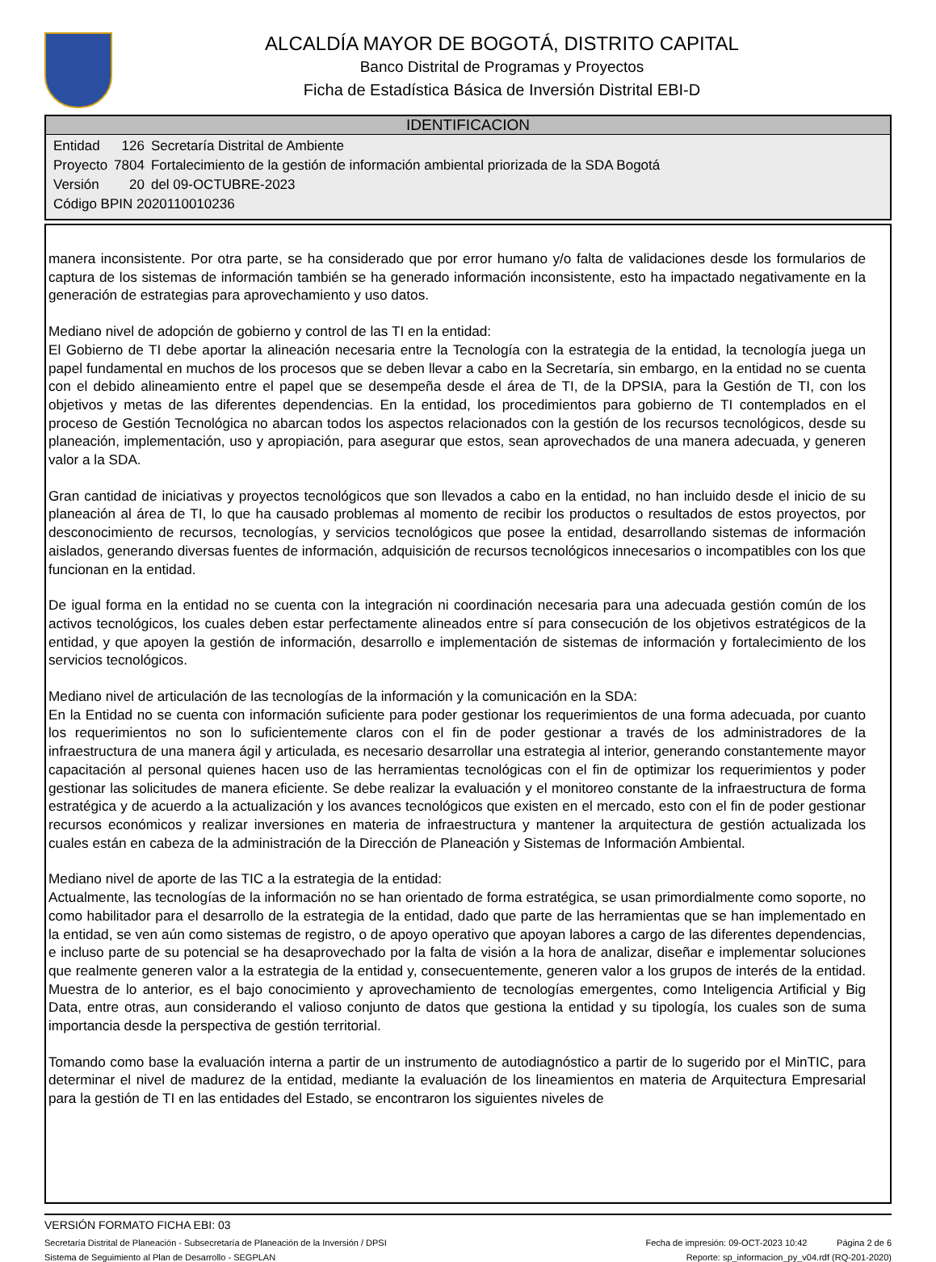ALCALDÍA MAYOR DE BOGOTÁ, DISTRITO CAPITAL
Banco Distrital de Programas y Proyectos
Ficha de Estadística Básica de Inversión Distrital EBI-D
IDENTIFICACION
| Entidad | 126 | Secretaría Distrital de Ambiente |
| Proyecto | 7804 | Fortalecimiento de la gestión de información ambiental priorizada de la SDA Bogotá |
| Versión | 20 | del 09-OCTUBRE-2023 |
| Código BPIN 2020110010236 | | |
manera inconsistente. Por otra parte, se ha considerado que por error humano y/o falta de validaciones desde los formularios de captura de los sistemas de información también se ha generado información inconsistente, esto ha impactado negativamente en la generación de estrategias para aprovechamiento y uso datos.
Mediano nivel de adopción de gobierno y control de las TI en la entidad:
El Gobierno de TI debe aportar la alineación necesaria entre la Tecnología con la estrategia de la entidad, la tecnología juega un papel fundamental en muchos de los procesos que se deben llevar a cabo en la Secretaría, sin embargo, en la entidad no se cuenta con el debido alineamiento entre el papel que se desempeña desde el área de TI, de la DPSIA, para la Gestión de TI, con los objetivos y metas de las diferentes dependencias. En la entidad, los procedimientos para gobierno de TI contemplados en el proceso de Gestión Tecnológica no abarcan todos los aspectos relacionados con la gestión de los recursos tecnológicos, desde su planeación, implementación, uso y apropiación, para asegurar que estos, sean aprovechados de una manera adecuada, y generen valor a la SDA.
Gran cantidad de iniciativas y proyectos tecnológicos que son llevados a cabo en la entidad, no han incluido desde el inicio de su planeación al área de TI, lo que ha causado problemas al momento de recibir los productos o resultados de estos proyectos, por desconocimiento de recursos, tecnologías, y servicios tecnológicos que posee la entidad, desarrollando sistemas de información aislados, generando diversas fuentes de información, adquisición de recursos tecnológicos innecesarios o incompatibles con los que funcionan en la entidad.
De igual forma en la entidad no se cuenta con la integración ni coordinación necesaria para una adecuada gestión común de los activos tecnológicos, los cuales deben estar perfectamente alineados entre sí para consecución de los objetivos estratégicos de la entidad, y que apoyen la gestión de información, desarrollo e implementación de sistemas de información y fortalecimiento de los servicios tecnológicos.
Mediano nivel de articulación de las tecnologías de la información y la comunicación en la SDA:
En la Entidad no se cuenta con información suficiente para poder gestionar los requerimientos de una forma adecuada, por cuanto los requerimientos no son lo suficientemente claros con el fin de poder gestionar a través de los administradores de la infraestructura de una manera ágil y articulada, es necesario desarrollar una estrategia al interior, generando constantemente mayor capacitación al personal quienes hacen uso de las herramientas tecnológicas con el fin de optimizar los requerimientos y poder gestionar las solicitudes de manera eficiente. Se debe realizar la evaluación y el monitoreo constante de la infraestructura de forma estratégica y de acuerdo a la actualización y los avances tecnológicos que existen en el mercado, esto con el fin de poder gestionar recursos económicos y realizar inversiones en materia de infraestructura y mantener la arquitectura de gestión actualizada los cuales están en cabeza de la administración de la Dirección de Planeación y Sistemas de Información Ambiental.
Mediano nivel de aporte de las TIC a la estrategia de la entidad:
Actualmente, las tecnologías de la información no se han orientado de forma estratégica, se usan primordialmente como soporte, no como habilitador para el desarrollo de la estrategia de la entidad, dado que parte de las herramientas que se han implementado en la entidad, se ven aún como sistemas de registro, o de apoyo operativo que apoyan labores a cargo de las diferentes dependencias, e incluso parte de su potencial se ha desaprovechado por la falta de visión a la hora de analizar, diseñar e implementar soluciones que realmente generen valor a la estrategia de la entidad y, consecuentemente, generen valor a los grupos de interés de la entidad. Muestra de lo anterior, es el bajo conocimiento y aprovechamiento de tecnologías emergentes, como Inteligencia Artificial y Big Data, entre otras, aun considerando el valioso conjunto de datos que gestiona la entidad y su tipología, los cuales son de suma importancia desde la perspectiva de gestión territorial.
Tomando como base la evaluación interna a partir de un instrumento de autodiagnóstico a partir de lo sugerido por el MinTIC, para determinar el nivel de madurez de la entidad, mediante la evaluación de los lineamientos en materia de Arquitectura Empresarial para la gestión de TI en las entidades del Estado, se encontraron los siguientes niveles de
VERSIÓN FORMATO FICHA EBI: 03
Secretaría Distrital de Planeación - Subsecretaría de Planeación de la Inversión / DPSI Fecha de impresión: 09-OCT-2023 10:42 Página 2 de 6
Sistema de Seguimiento al Plan de Desarrollo - SEGPLAN Reporte: sp_informacion_py_v04.rdf (RQ-201-2020)